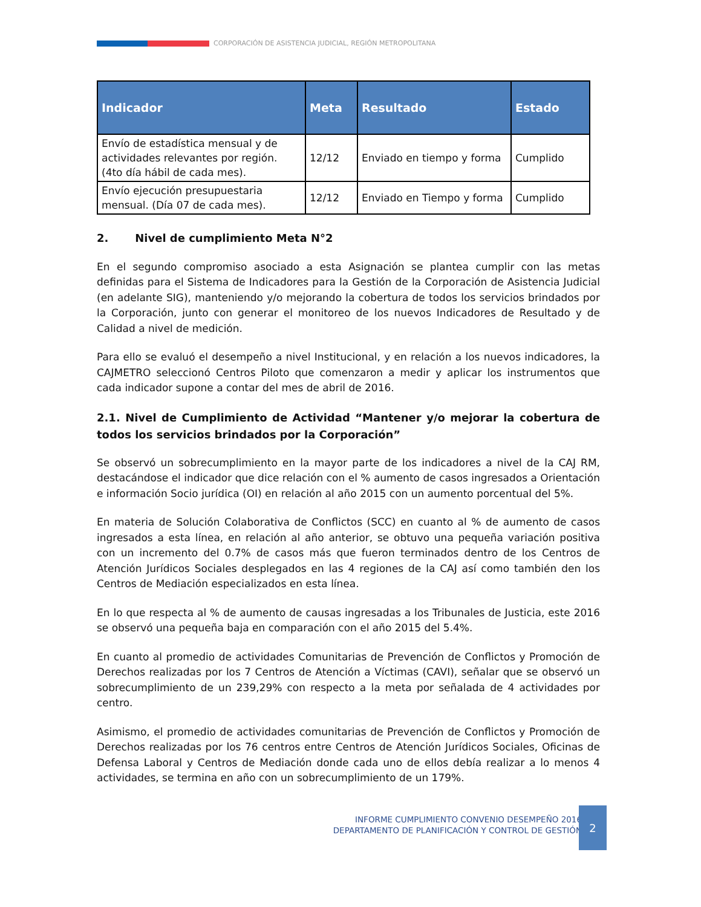CORPORACIÓN DE ASISTENCIA JUDICIAL, REGIÓN METROPOLITANA
| Indicador | Meta | Resultado | Estado |
| --- | --- | --- | --- |
| Envío de estadística mensual y de actividades relevantes por región. (4to día hábil de cada mes). | 12/12 | Enviado en tiempo y forma | Cumplido |
| Envío ejecución presupuestaria mensual. (Día 07 de cada mes). | 12/12 | Enviado en Tiempo y forma | Cumplido |
2. Nivel de cumplimiento Meta N°2
En el segundo compromiso asociado a esta Asignación se plantea cumplir con las metas definidas para el Sistema de Indicadores para la Gestión de la Corporación de Asistencia Judicial (en adelante SIG), manteniendo y/o mejorando la cobertura de todos los servicios brindados por la Corporación, junto con generar el monitoreo de los nuevos Indicadores de Resultado y de Calidad a nivel de medición.
Para ello se evaluó el desempeño a nivel Institucional, y en relación a los nuevos indicadores, la CAJMETRO seleccionó Centros Piloto que comenzaron a medir y aplicar los instrumentos que cada indicador supone a contar del mes de abril de 2016.
2.1. Nivel de Cumplimiento de Actividad “Mantener y/o mejorar la cobertura de todos los servicios brindados por la Corporación”
Se observó un sobrecumplimiento en la mayor parte de los indicadores a nivel de la CAJ RM, destacándose el indicador que dice relación con el % aumento de casos ingresados a Orientación e información Socio jurídica (OI) en relación al año 2015 con un aumento porcentual del 5%.
En materia de Solución Colaborativa de Conflictos (SCC) en cuanto al % de aumento de casos ingresados a esta línea, en relación al año anterior, se obtuvo una pequeña variación positiva con un incremento del 0.7% de casos más que fueron terminados dentro de los Centros de Atención Jurídicos Sociales desplegados en las 4 regiones de la CAJ así como también den los Centros de Mediación especializados en esta línea.
En lo que respecta al % de aumento de causas ingresadas a los Tribunales de Justicia, este 2016 se observó una pequeña baja en comparación con el año 2015 del 5.4%.
En cuanto al promedio de actividades Comunitarias de Prevención de Conflictos y Promoción de Derechos realizadas por los 7 Centros de Atención a Víctimas (CAVI), señalar que se observó un sobrecumplimiento de un 239,29% con respecto a la meta por señalada de 4 actividades por centro.
Asimismo, el promedio de actividades comunitarias de Prevención de Conflictos y Promoción de Derechos realizadas por los 76 centros entre Centros de Atención Jurídicos Sociales, Oficinas de Defensa Laboral y Centros de Mediación donde cada uno de ellos debía realizar a lo menos 4 actividades, se termina en año con un sobrecumplimiento de un 179%.
INFORME CUMPLIMIENTO CONVENIO DESEMPEÑO 2016
DEPARTAMENTO DE PLANIFICACIÓN Y CONTROL DE GESTIÓN
2